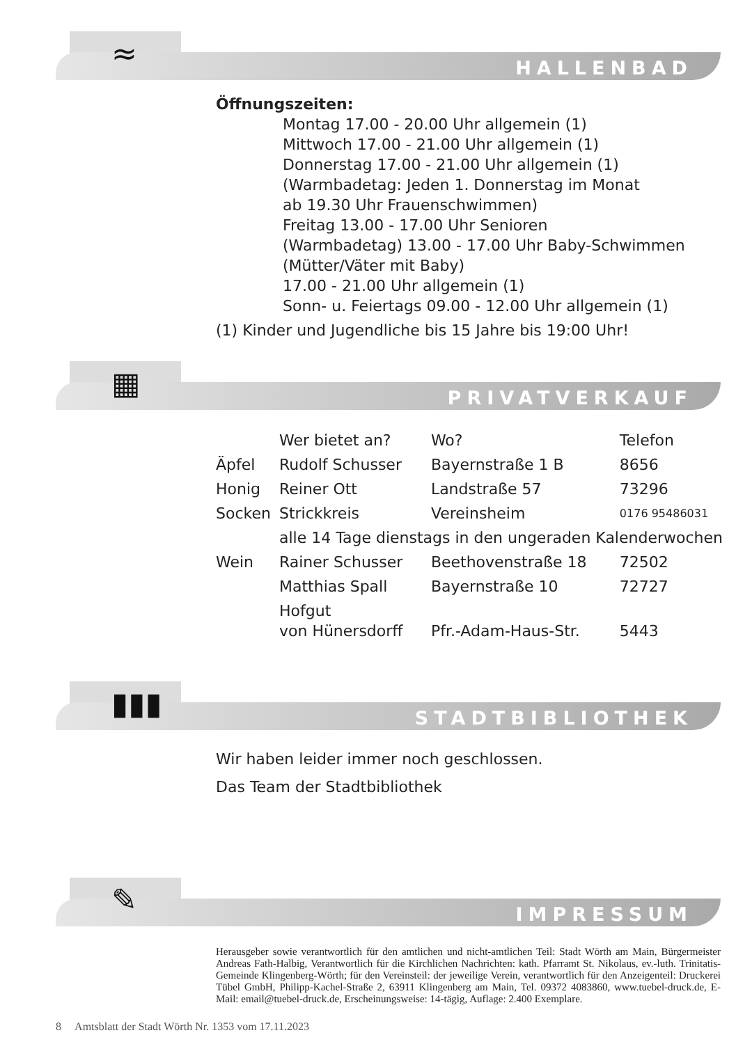≈ HALLENBAD
Öffnungszeiten:
Montag 17.00 - 20.00 Uhr allgemein (1)
Mittwoch 17.00 - 21.00 Uhr allgemein (1)
Donnerstag 17.00 - 21.00 Uhr allgemein (1)
(Warmbadetag: Jeden 1. Donnerstag im Monat
ab 19.30 Uhr Frauenschwimmen)
Freitag 13.00 - 17.00 Uhr Senioren
(Warmbadetag) 13.00 - 17.00 Uhr Baby-Schwimmen
(Mütter/Väter mit Baby)
17.00 - 21.00 Uhr allgemein (1)
Sonn- u. Feiertags 09.00 - 12.00 Uhr allgemein (1)
(1) Kinder und Jugendliche bis 15 Jahre bis 19:00 Uhr!
▦ PRIVATVERKAUF
| | Wer bietet an? | Wo? | Telefon |
| Äpfel | Rudolf Schusser | Bayernstraße 1 B | 8656 |
| Honig | Reiner Ott | Landstraße 57 | 73296 |
| Socken | Strickkreis | Vereinsheim | 0176 95486031 |
| | alle 14 Tage dienstags in den ungeraden Kalenderwochen | | |
| Wein | Rainer Schusser | Beethovenstraße 18 | 72502 |
| | Matthias Spall | Bayernstraße 10 | 72727 |
| | Hofgut von Hünersdorff | Pfr.-Adam-Haus-Str. | 5443 |
▮▮▮ STADTBIBLIOTHEK
Wir haben leider immer noch geschlossen.
Das Team der Stadtbibliothek
✎ IMPRESSUM
Herausgeber sowie verantwortlich für den amtlichen und nicht-amtlichen Teil: Stadt Wörth am Main, Bürgermeister Andreas Fath-Halbig, Verantwortlich für die Kirchlichen Nachrichten: kath. Pfarramt St. Nikolaus, ev.-luth. Trinitatis-Gemeinde Klingenberg-Wörth; für den Vereinsteil: der jeweilige Verein, verantwortlich für den Anzeigenteil: Druckerei Tübel GmbH, Philipp-Kachel-Straße 2, 63911 Klingenberg am Main, Tel. 09372 4083860, www.tuebel-druck.de, E-Mail: email@tuebel-druck.de, Erscheinungsweise: 14-tägig, Auflage: 2.400 Exemplare.
8 Amtsblatt der Stadt Wörth Nr. 1353 vom 17.11.2023